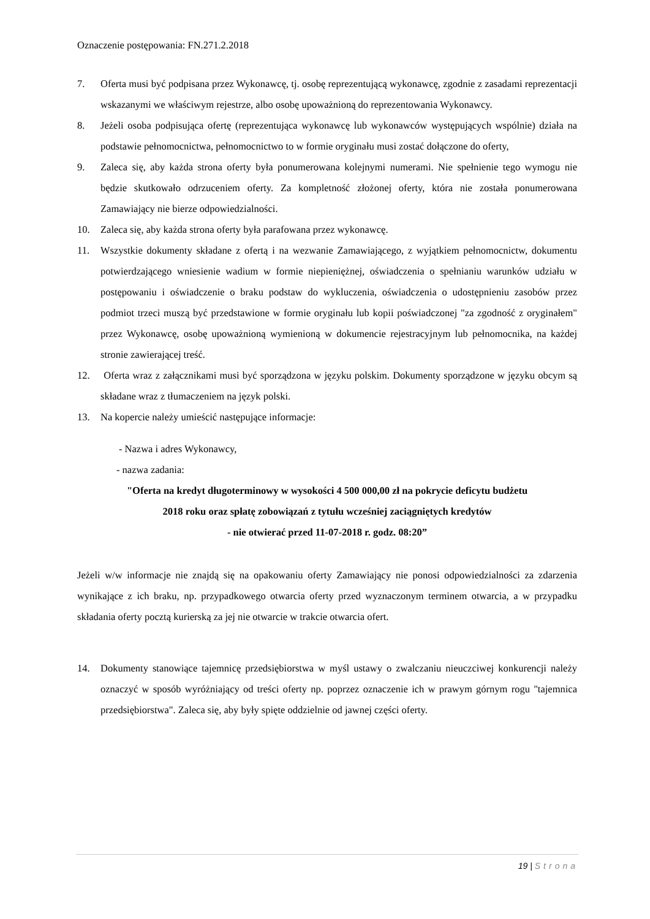Oznaczenie postępowania: FN.271.2.2018
7. Oferta musi być podpisana przez Wykonawcę, tj. osobę reprezentującą wykonawcę, zgodnie z zasadami reprezentacji wskazanymi we właściwym rejestrze, albo osobę upoważnioną do reprezentowania Wykonawcy.
8. Jeżeli osoba podpisująca ofertę (reprezentująca wykonawcę lub wykonawców występujących wspólnie) działa na podstawie pełnomocnictwa, pełnomocnictwo to w formie oryginału musi zostać dołączone do oferty,
9. Zaleca się, aby każda strona oferty była ponumerowana kolejnymi numerami. Nie spełnienie tego wymogu nie będzie skutkowało odrzuceniem oferty. Za kompletność złożonej oferty, która nie została ponumerowana Zamawiający nie bierze odpowiedzialności.
10. Zaleca się, aby każda strona oferty była parafowana przez wykonawcę.
11. Wszystkie dokumenty składane z ofertą i na wezwanie Zamawiającego, z wyjątkiem pełnomocnictw, dokumentu potwierdzającego wniesienie wadium w formie niepieniężnej, oświadczenia o spełnianiu warunków udziału w postępowaniu i oświadczenie o braku podstaw do wykluczenia, oświadczenia o udostępnieniu zasobów przez podmiot trzeci muszą być przedstawione w formie oryginału lub kopii poświadczonej "za zgodność z oryginałem" przez Wykonawcę, osobę upoważnioną wymienioną w dokumencie rejestracyjnym lub pełnomocnika, na każdej stronie zawierającej treść.
12. Oferta wraz z załącznikami musi być sporządzona w języku polskim. Dokumenty sporządzone w języku obcym są składane wraz z tłumaczeniem na język polski.
13. Na kopercie należy umieścić następujące informacje:
- Nazwa i adres Wykonawcy,
- nazwa zadania:
"Oferta na kredyt długoterminowy w wysokości 4 500 000,00 zł na pokrycie deficytu budżetu
2018 roku oraz spłatę zobowiązań z tytułu wcześniej zaciągniętych kredytów
- nie otwierać przed 11-07-2018 r. godz. 08:20”
Jeżeli w/w informacje nie znajdą się na opakowaniu oferty Zamawiający nie ponosi odpowiedzialności za zdarzenia wynikające z ich braku, np. przypadkowego otwarcia oferty przed wyznaczonym terminem otwarcia, a w przypadku składania oferty pocztą kurierską za jej nie otwarcie w trakcie otwarcia ofert.
14. Dokumenty stanowiące tajemnicę przedsiębiorstwa w myśl ustawy o zwalczaniu nieuczciwej konkurencji należy oznaczyć w sposób wyróżniający od treści oferty np. poprzez oznaczenie ich w prawym górnym rogu "tajemnica przedsiębiorstwa". Zaleca się, aby były spięte oddzielnie od jawnej części oferty.
19 | Strona